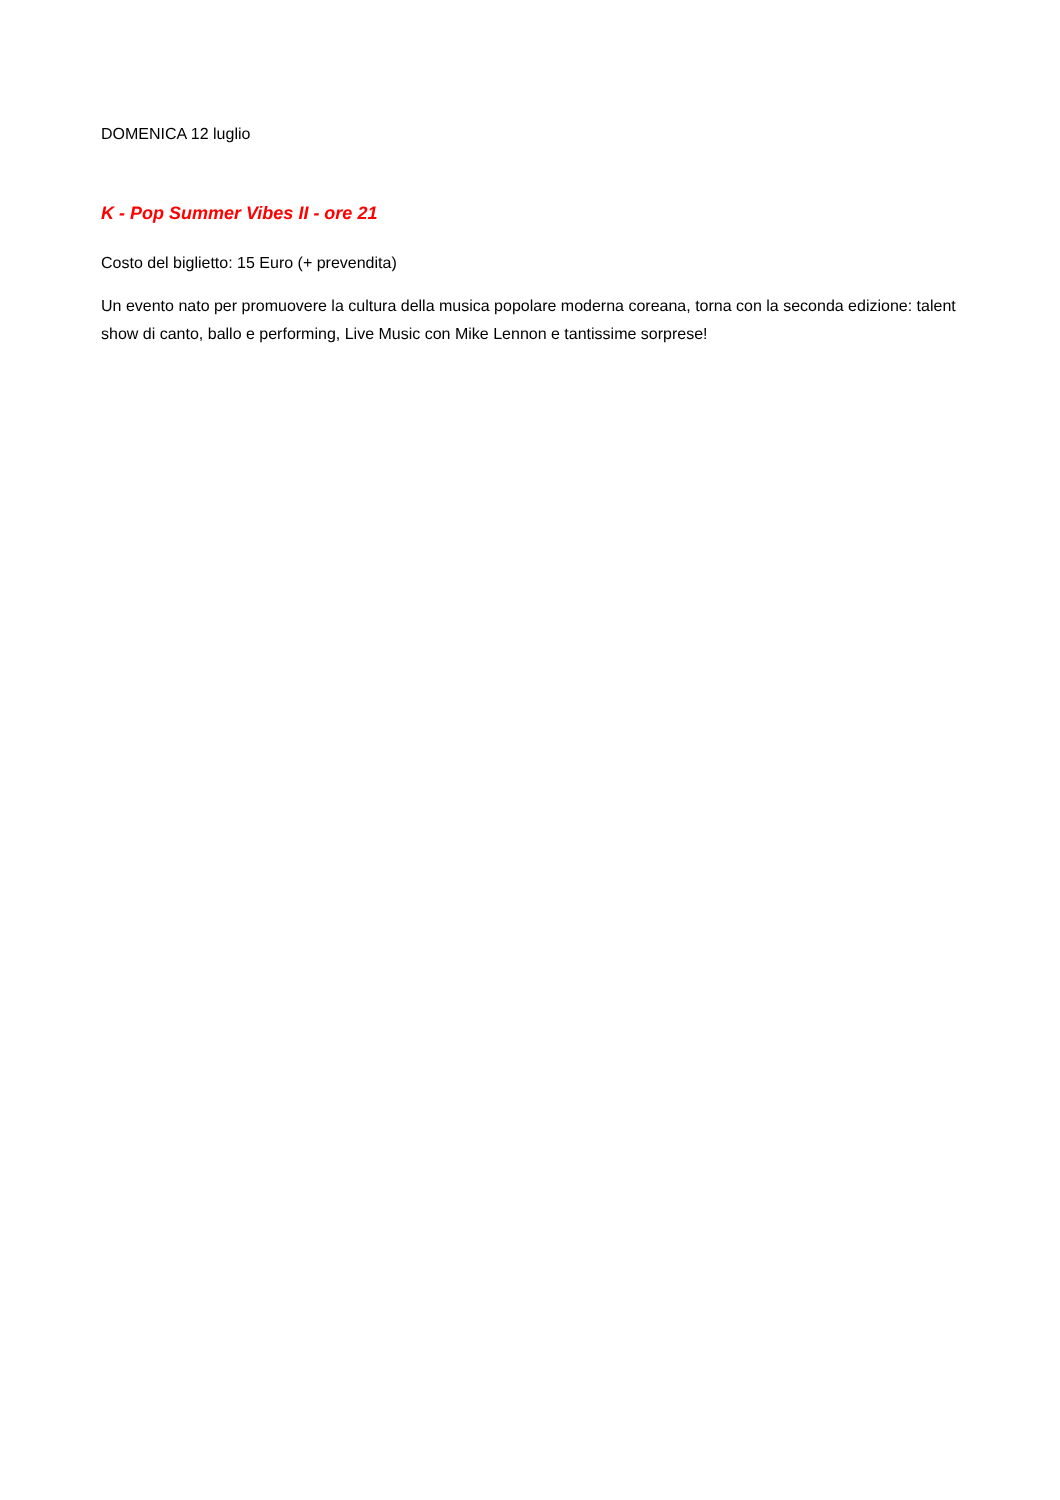DOMENICA 12 luglio
K - Pop Summer Vibes II - ore 21
Costo del biglietto: 15 Euro (+ prevendita)
Un evento nato per promuovere la cultura della musica popolare moderna coreana, torna con la seconda edizione: talent show di canto, ballo e performing, Live Music con Mike Lennon e tantissime sorprese!